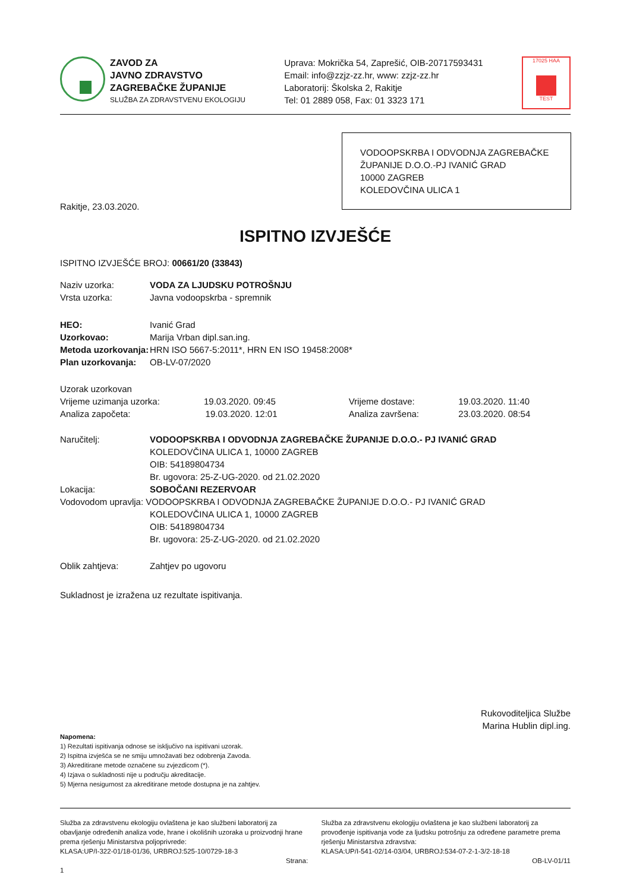ZAVOD ZA
JAVNO ZDRAVSTVO
ZAGREBAČKE ŽUPANIJE
SLUŽBA ZA ZDRAVSTVENU EKOLOGIJU
Uprava: Mokrička 54, Zaprešić, OIB-20717593431
Email: info@zzjz-zz.hr, www: zzjz-zz.hr
Laboratorij: Školska 2, Rakitje
Tel: 01 2889 058, Fax: 01 3323 171
17025 HAA
TEST
VODOOPSKRBA I ODVODNJA ZAGREBAČKE ŽUPANIJE D.O.O.-PJ IVANIĆ GRAD
10000 ZAGREB
KOLEDOVČINA ULICA 1
Rakitje, 23.03.2020.
ISPITNO IZVJEŠĆE
ISPITNO IZVJEŠĆE BROJ: 00661/20 (33843)
| Naziv uzorka: | VODA ZA LJUDSKU POTROŠNJU | | |
| Vrsta uzorka: | Javna vodoopskrba - spremnik | | |
| HEO: | Ivanić Grad | | |
| Uzorkovao: | Marija Vrban dipl.san.ing. | | |
| Metoda uzorkovanja: | HRN ISO 5667-5:2011*, HRN EN ISO 19458:2008* | | |
| Plan uzorkovanja: | OB-LV-07/2020 | | |
| Uzorak uzorkovan | | | |
| Vrijeme uzimanja uzorka: 19.03.2020. 09:45 | | Vrijeme dostave: | 19.03.2020. 11:40 |
| Analiza započeta: 19.03.2020. 12:01 | | Analiza završena: | 23.03.2020. 08:54 |
| Naručitelj: | VODOOPSKRBA I ODVODNJA ZAGREBAČKE ŽUPANIJE D.O.O.- PJ IVANIĆ GRAD KOLEDOVČINA ULICA 1, 10000 ZAGREB OIB: 54189804734 Br. ugovora: 25-Z-UG-2020. od 21.02.2020 | | |
| Lokacija: | SOBOČANI REZERVOAR | | |
| Vodovodom upravlja: VODOOPSKRBA I ODVODNJA ZAGREBAČKE ŽUPANIJE D.O.O.- PJ IVANIĆ GRAD | | | |
| | KOLEDOVČINA ULICA 1, 10000 ZAGREB OIB: 54189804734 Br. ugovora: 25-Z-UG-2020. od 21.02.2020 | | |
| Oblik zahtjeva: | Zahtjev po ugovoru | | |
Sukladnost je izražena uz rezultate ispitivanja.
Rukovoditeljica Službe
Marina Hublin dipl.ing.
Napomena:
1) Rezultati ispitivanja odnose se isključivo na ispitivani uzorak.
2) Ispitna izvješća se ne smiju umnožavati bez odobrenja Zavoda.
3) Akreditirane metode označene su zvjezdicom (*).
4) Izjava o sukladnosti nije u području akreditacije.
5) Mjerna nesigurnost za akreditirane metode dostupna je na zahtjev.
Služba za zdravstvenu ekologiju ovlaštena je kao službeni laboratorij za obavljanje određenih analiza vode, hrane i okolišnih uzoraka u proizvodnji hrane prema rješenju Ministarstva poljoprivrede:
KLASA:UP/I-322-01/18-01/36, URBROJ:525-10/0729-18-3
Strana: 1
Služba za zdravstvenu ekologiju ovlaštena je kao službeni laboratorij za provođenje ispitivanja vode za ljudsku potrošnju za određene parametre prema rješenju Ministarstva zdravstva:
KLASA:UP/I-541-02/14-03/04, URBROJ:534-07-2-1-3/2-18-18
OB-LV-01/11